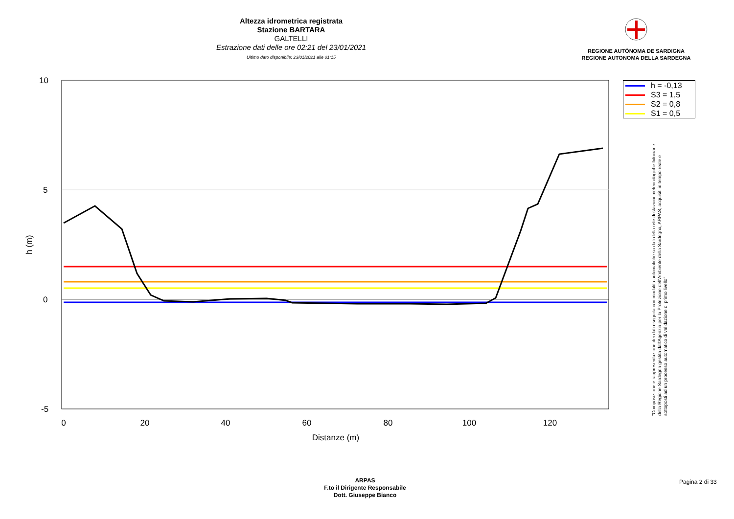Altezza idrometrica registrata
Stazione BARTARA
GALTELLI
Estrazione dati delle ore 02:21 del 23/01/2021
Ultimo dato disponibile: 23/01/2021 alle 01:15
REGIONE AUTÒNOMA DE SARDIGNA
REGIONE AUTONOMA DELLA SARDEGNA
10
5
0
-5
h (m)
0
20
40
60
80
100
120
Distanze (m)
h = -0,13
S3 = 1,5
S2 = 0,8
S1 = 0,5
"Composizione e rappresentazione dei dati eseguita con modalità automatiche su dati della rete di stazioni meteorologiche fiduciarie della Regione Sardegna gestita dall'Agenzia per la Protezione dell'Ambiente della Sardegna, ARPAS, acquisiti in tempo reale e sottoposti ad un processo automatico di validazione di primo livello"
ARPAS
F.to il Dirigente Responsabile
Dott. Giuseppe Bianco
Pagina 2 di 33